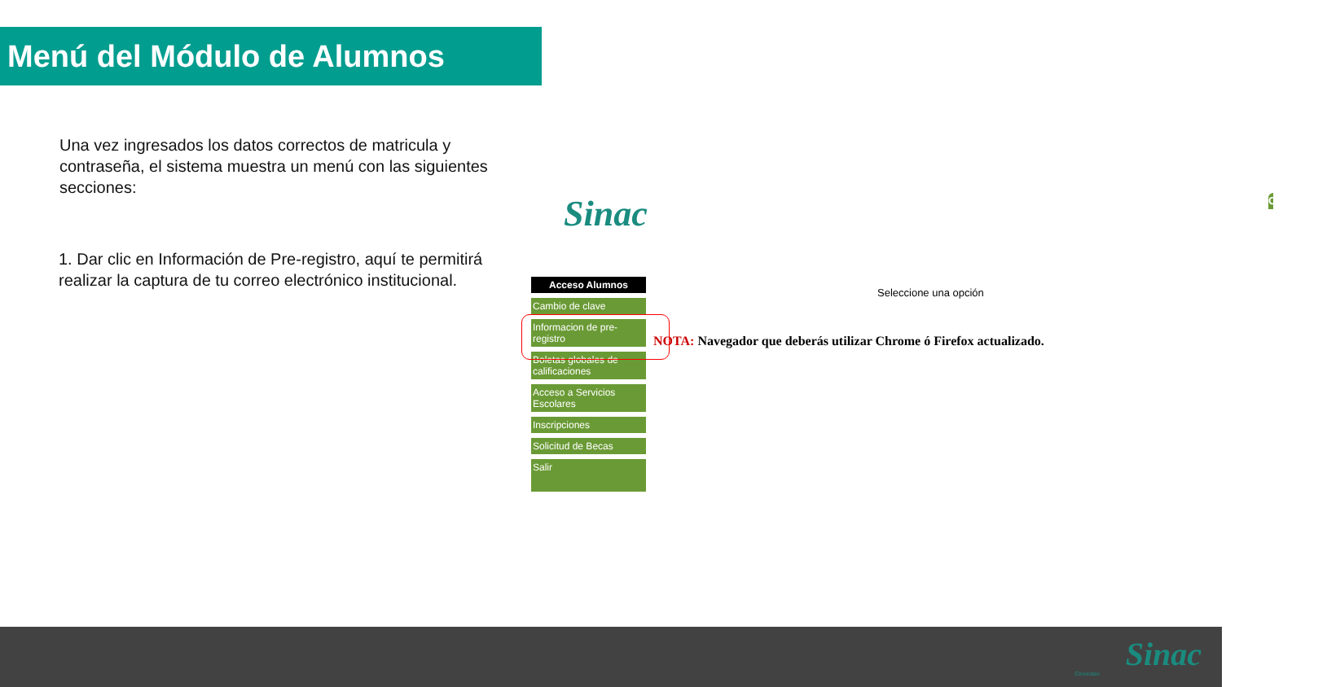Menú del Módulo de Alumnos
Una vez ingresados los datos correctos de matricula y contraseña, el sistema muestra un menú con las siguientes secciones:
1. Dar clic en Información de Pre-registro, aquí te permitirá realizar la captura de tu correo electrónico institucional.
CINVESTAV
Sinac
Acceso Alumnos
Cambio de clave
Informacion de pre-registro
Boletas globales de calificaciones
Acceso a Servicios Escolares
Inscripciones
Solicitud de Becas
Salir
Seleccione una opción
NOTA: Navegador que deberás utilizar Chrome ó Firefox actualizado.
Cinvestav
Sinac